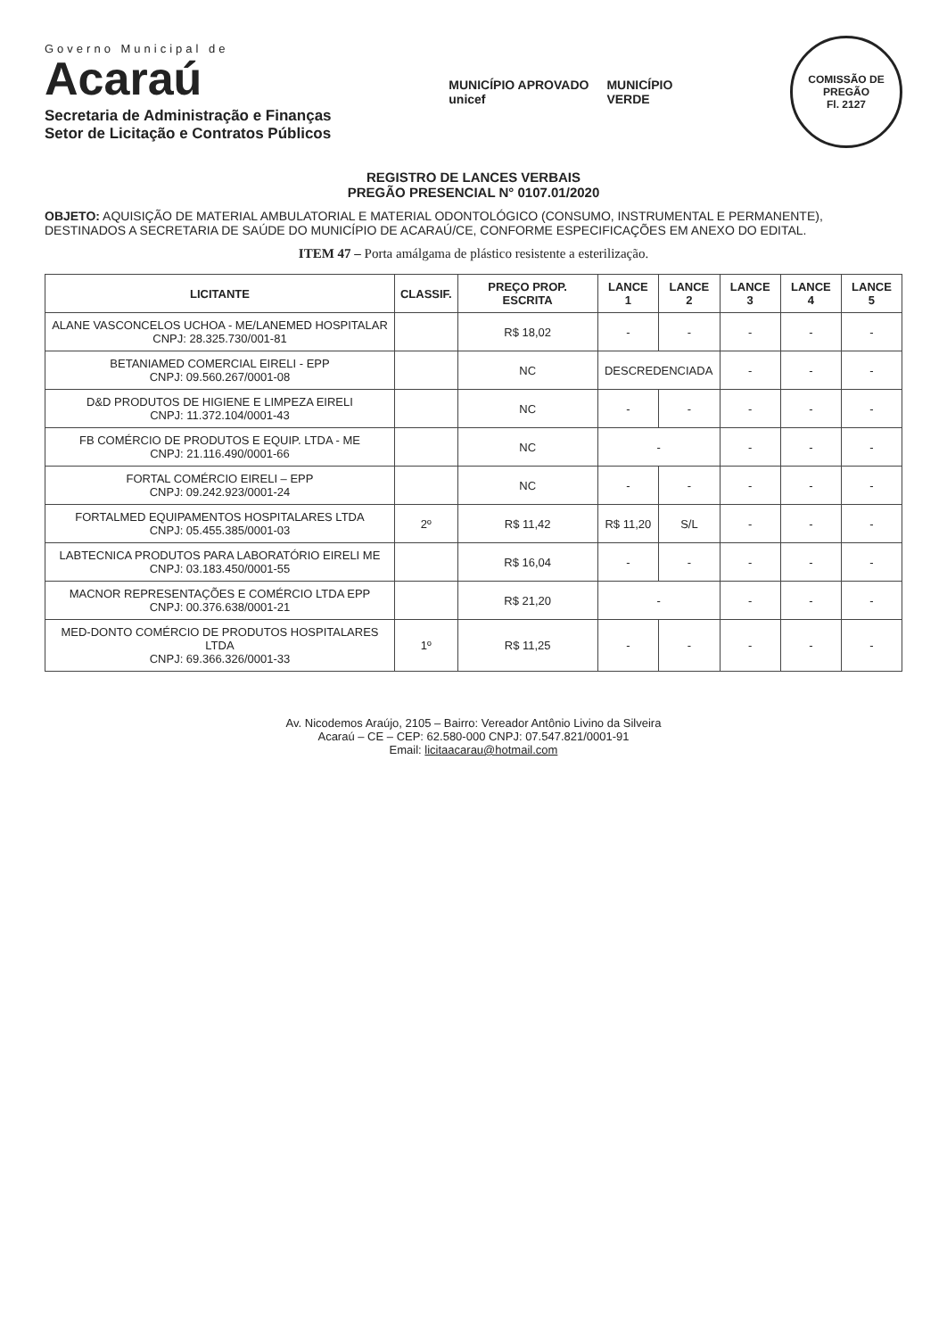Governo Municipal de
Acaraú
Secretaria de Administração e Finanças
Setor de Licitação e Contratos Públicos
MUNICÍPIO APROVADO
unicef
MUNICÍPIO
VERDE
COMISSÃO DE PREGÃO
Fl. 2127
REGISTRO DE LANCES VERBAIS
PREGÃO PRESENCIAL N° 0107.01/2020
OBJETO: AQUISIÇÃO DE MATERIAL AMBULATORIAL E MATERIAL ODONTOLÓGICO (CONSUMO, INSTRUMENTAL E PERMANENTE), DESTINADOS A SECRETARIA DE SAÚDE DO MUNICÍPIO DE ACARAÚ/CE, CONFORME ESPECIFICAÇÕES EM ANEXO DO EDITAL.
ITEM 47 – Porta amálgama de plástico resistente a esterilização.
| LICITANTE | CLASSIF. | PREÇO PROP. ESCRITA | LANCE 1 | LANCE 2 | LANCE 3 | LANCE 4 | LANCE 5 |
| --- | --- | --- | --- | --- | --- | --- | --- |
| ALANE VASCONCELOS UCHOA - ME/LANEMED HOSPITALAR CNPJ: 28.325.730/001-81 | | R$ 18,02 | - | - | - | - | - |
| BETANIAMED COMERCIAL EIRELI - EPP CNPJ: 09.560.267/0001-08 | | NC | DESCREDENCIADA | | - | - | - |
| D&D PRODUTOS DE HIGIENE E LIMPEZA EIRELI CNPJ: 11.372.104/0001-43 | | NC | - | - | - | - | - |
| FB COMÉRCIO DE PRODUTOS E EQUIP. LTDA - ME CNPJ: 21.116.490/0001-66 | | NC | - | | - | - | - |
| FORTAL COMÉRCIO EIRELI – EPP CNPJ: 09.242.923/0001-24 | | NC | - | - | - | - | - |
| FORTALMED EQUIPAMENTOS HOSPITALARES LTDA CNPJ: 05.455.385/0001-03 | 2º | R$ 11,42 | R$ 11,20 | S/L | - | - | - |
| LABTECNICA PRODUTOS PARA LABORATÓRIO EIRELI ME CNPJ: 03.183.450/0001-55 | | R$ 16,04 | - | - | - | - | - |
| MACNOR REPRESENTAÇÕES E COMÉRCIO LTDA EPP CNPJ: 00.376.638/0001-21 | | R$ 21,20 | - | | - | - | - |
| MED-DONTO COMÉRCIO DE PRODUTOS HOSPITALARES LTDA CNPJ: 69.366.326/0001-33 | 1º | R$ 11,25 | - | - | - | - | - |
Av. Nicodemos Araújo, 2105 – Bairro: Vereador Antônio Livino da Silveira
Acaraú – CE – CEP: 62.580-000 CNPJ: 07.547.821/0001-91
Email: licitaacarau@hotmail.com